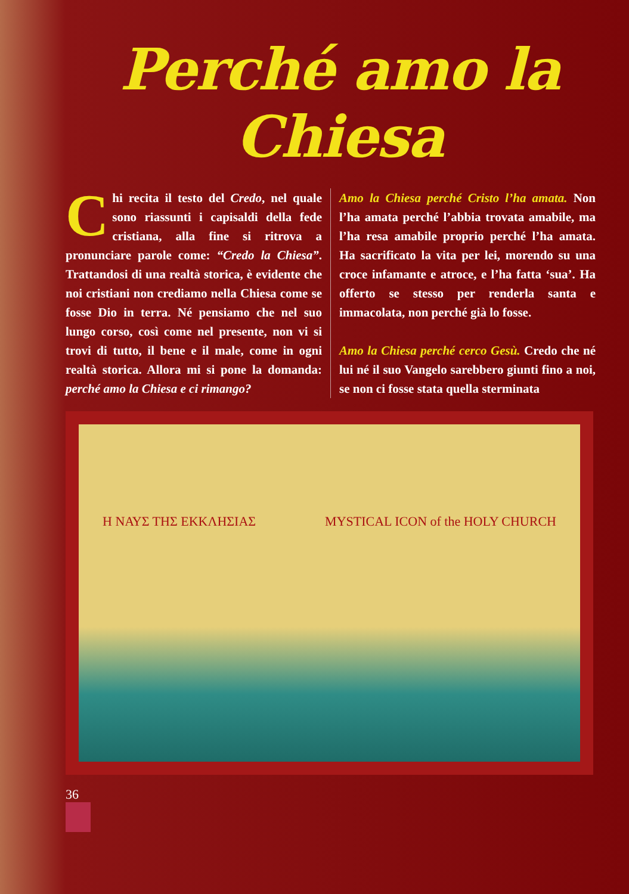Perché amo la Chiesa
Chi recita il testo del Credo, nel quale sono riassunti i capisaldi della fede cristiana, alla fine si ritrova a pronunciare parole come: “Credo la Chiesa”. Trattandosi di una realtà storica, è evidente che noi cristiani non crediamo nella Chiesa come se fosse Dio in terra. Né pensiamo che nel suo lungo corso, così come nel presente, non vi si trovi di tutto, il bene e il male, come in ogni realtà storica. Allora mi si pone la domanda: perché amo la Chiesa e ci rimango?
Amo la Chiesa perché Cristo l’ha amata. Non l’ha amata perché l’abbia trovata amabile, ma l’ha resa amabile proprio perché l’ha amata. Ha sacrificato la vita per lei, morendo su una croce infamante e atroce, e l’ha fatta ‘sua’. Ha offerto se stesso per renderla santa e immacolata, non perché già lo fosse.
Amo la Chiesa perché cerco Gesù. Credo che né lui né il suo Vangelo sarebbero giunti fino a noi, se non ci fosse stata quella sterminata
Η ΝΑΥΣ ΤΗΣ ΕΚΚΛΗΣΙΑΣ MYSTICAL ICON of the HOLY CHURCH
36